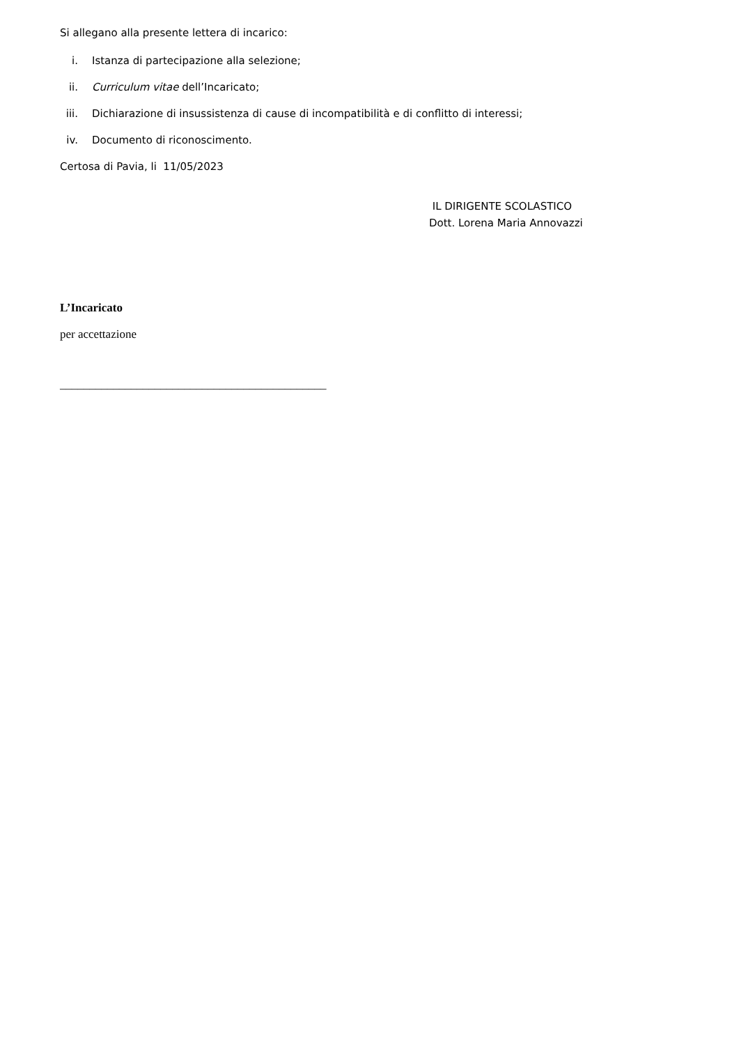Si allegano alla presente lettera di incarico:
i. Istanza di partecipazione alla selezione;
ii. Curriculum vitae dell’Incaricato;
iii. Dichiarazione di insussistenza di cause di incompatibilità e di conflitto di interessi;
iv. Documento di riconoscimento.
Certosa di Pavia, li 11/05/2023
IL DIRIGENTE SCOLASTICO
Dott. Lorena Maria Annovazzi
L’Incaricato
per accettazione
_____________________________________________